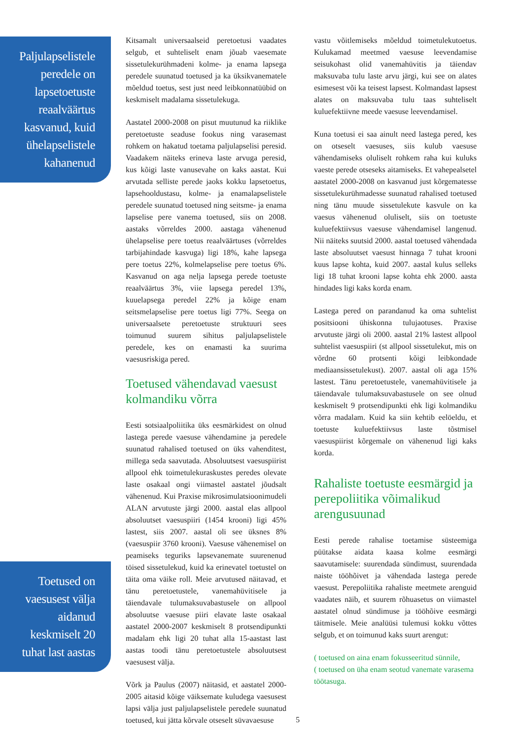Paljulapselistele peredele on lapsetoetuste reaalväärtus kasvanud, kuid ühelapselistele kahanenud
Toetused on vaesusest välja aidanud keskmiselt 20 tuhat last aastas
Kitsamalt universaalseid peretoetusi vaadates selgub, et suhteliselt enam jõuab vaesemate sissetulekurühmadeni kolme- ja enama lapsega peredele suunatud toetused ja ka üksikvanematele mõeldud toetus, sest just need leibkonnatüübid on keskmiselt madalama sissetulekuga.
Aastatel 2000-2008 on pisut muutunud ka riiklike peretoetuste seaduse fookus ning varasemast rohkem on hakatud toetama paljulapselisi peresid. Vaadakem näiteks erineva laste arvuga peresid, kus kõigi laste vanusevahe on kaks aastat. Kui arvutada selliste perede jaoks kokku lapsetoetus, lapsehooldustasu, kolme- ja enamalapselistele peredele suunatud toetused ning seitsme- ja enama lapselise pere vanema toetused, siis on 2008. aastaks võrreldes 2000. aastaga vähenenud ühelapselise pere toetus reaalväärtuses (võrreldes tarbijahindade kasvuga) ligi 18%, kahe lapsega pere toetus 22%, kolmelapselise pere toetus 6%. Kasvanud on aga nelja lapsega perede toetuste reaalväärtus 3%, viie lapsega peredel 13%, kuuelapsega peredel 22% ja kõige enam seitsmelapselise pere toetus ligi 77%. Seega on universaalsete peretoetuste struktuuri sees toimunud suurem sihitus paljulapselistele peredele, kes on enamasti ka suurima vaesusriskiga pered.
Toetused vähendavad vaesust kolmandiku võrra
Eesti sotsiaalpoliitika üks eesmärkidest on olnud lastega perede vaesuse vähendamine ja peredele suunatud rahalised toetused on üks vahenditest, millega seda saavutada. Absoluutsest vaesuspiirist allpool ehk toimetulekuraskustes peredes olevate laste osakaal ongi viimastel aastatel jõudsalt vähenenud. Kui Praxise mikrosimulatsioonimudeli ALAN arvutuste järgi 2000. aastal elas allpool absoluutset vaesuspiiri (1454 krooni) ligi 45% lastest, siis 2007. aastal oli see üksnes 8% (vaesuspiir 3760 krooni). Vaesuse vähenemisel on peamiseks teguriks lapsevanemate suurenenud töised sissetulekud, kuid ka erinevatel toetustel on täita oma väike roll. Meie arvutused näitavad, et tänu peretoetustele, vanemahüvitisele ja täiendavale tulumaksuvabastusele on allpool absoluutse vaesuse piiri elavate laste osakaal aastatel 2000-2007 keskmiselt 8 protsendipunkti madalam ehk ligi 20 tuhat alla 15-aastast last aastas toodi tänu peretoetustele absoluutsest vaesusest välja.
Võrk ja Paulus (2007) näitasid, et aastatel 2000-2005 aitasid kõige väiksemate kuludega vaesusest lapsi välja just paljulapselistele peredele suunatud toetused, kui jätta kõrvale otseselt süvavaesuse
vastu võitlemiseks mõeldud toimetulekutoetus. Kulukamad meetmed vaesuse leevendamise seisukohast olid vanemahüvitis ja täiendav maksuvaba tulu laste arvu järgi, kui see on alates esimesest või ka teisest lapsest. Kolmandast lapsest alates on maksuvaba tulu taas suhteliselt kuluefektiivne meede vaesuse leevendamisel.
Kuna toetusi ei saa ainult need lastega pered, kes on otseselt vaesuses, siis kulub vaesuse vähendamiseks oluliselt rohkem raha kui kuluks vaeste perede otseseks aitamiseks. Et vahepealsetel aastatel 2000-2008 on kasvanud just kõrgematesse sissetulekurühmadesse suunatud rahalised toetused ning tänu muude sissetulekute kasvule on ka vaesus vähenenud oluliselt, siis on toetuste kuluefektiivsus vaesuse vähendamisel langenud. Nii näiteks suutsid 2000. aastal toetused vähendada laste absoluutset vaesust hinnaga 7 tuhat krooni kuus lapse kohta, kuid 2007. aastal kulus selleks ligi 18 tuhat krooni lapse kohta ehk 2000. aasta hindades ligi kaks korda enam.
Lastega pered on parandanud ka oma suhtelist positsiooni ühiskonna tulujaotuses. Praxise arvutuste järgi oli 2000. aastal 21% lastest allpool suhtelist vaesuspiiri (st allpool sissetulekut, mis on võrdne 60 protsenti kõigi leibkondade mediaansissetulekust). 2007. aastal oli aga 15% lastest. Tänu peretoetustele, vanemahüvitisele ja täiendavale tulumaksuvabastusele on see olnud keskmiselt 9 protsendipunkti ehk ligi kolmandiku võrra madalam. Kuid ka siin kehtib eelöeldu, et toetuste kuluefektiivsus laste tõstmisel vaesuspiirist kõrgemale on vähenenud ligi kaks korda.
Rahaliste toetuste eesmärgid ja perepoliitika võimalikud arengusuunad
Eesti perede rahalise toetamise süsteemiga püütakse aidata kaasa kolme eesmärgi saavutamisele: suurendada sündimust, suurendada naiste tööhõivet ja vähendada lastega perede vaesust. Perepoliitika rahaliste meetmete arenguid vaadates näib, et suurem rõhuasetus on viimastel aastatel olnud sündimuse ja tööhõive eesmärgi täitmisele. Meie analüüsi tulemusi kokku võttes selgub, et on toimunud kaks suurt arengut:
( toetused on aina enam fokusseeritud sünnile,
( toetused on üha enam seotud vanemate varasema töötasuga.
5